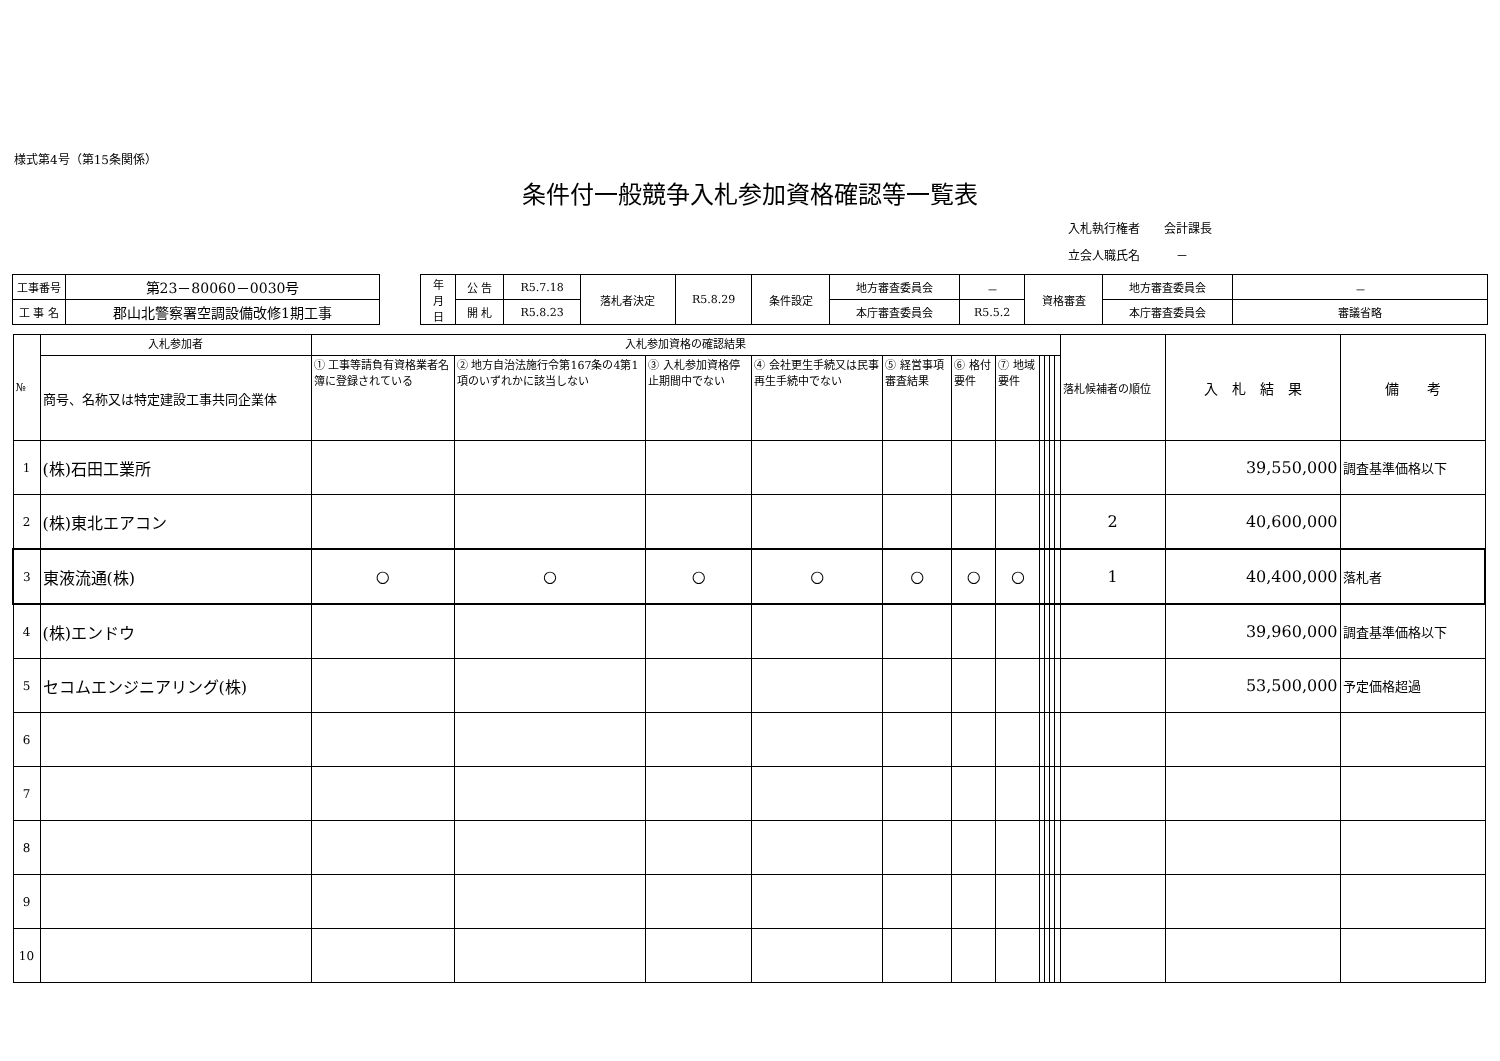様式第4号（第15条関係）
条件付一般競争入札参加資格確認等一覧表
入札執行権者　　会計課長
立会人職氏名　　　－
| 工事番号 | 第23－80060－0030号 |
| 工 事 名 | 郡山北警察署空調設備改修1期工事 |
| 年 月 日 | 公 告 | R5.7.18 | 落札者決定 | R5.8.29 | 条件設定 | 地方審査委員会 | － | 資格審査 | 地方審査委員会 | － |
| | 開 札 | R5.8.23 | | | | 本庁審査委員会 | R5.5.2 | | 本庁審査委員会 | 審議省略 |
| № | 入札参加者 | 入札参加資格の確認結果 | | | | | | | | | | | 落札候補者の順位 | 入 札 結 果 | 備 考 |
| | 商号、名称又は特定建設工事共同企業体 | ① 工事等請負有資格業者名簿に登録されている | ② 地方自治法施行令第167条の4第1項のいずれかに該当しない | ③ 入札参加資格停止期間中でない | ④ 会社更生手続又は民事再生手続中でない | ⑤ 経営事項審査結果 | ⑥ 格付要件 | ⑦ 地域要件 | | | | | | | |
| 1 | (株)石田工業所 | | | | | | | | | | | | | 39,550,000 | 調査基準価格以下 |
| 2 | (株)東北エアコン | | | | | | | | | | | | 2 | 40,600,000 | |
| 3 | 東液流通(株) | ○ | ○ | ○ | ○ | ○ | ○ | ○ | | | | | 1 | 40,400,000 | 落札者 |
| 4 | (株)エンドウ | | | | | | | | | | | | | 39,960,000 | 調査基準価格以下 |
| 5 | セコムエンジニアリング(株) | | | | | | | | | | | | | 53,500,000 | 予定価格超過 |
| 6 | | | | | | | | | | | | | | | |
| 7 | | | | | | | | | | | | | | | |
| 8 | | | | | | | | | | | | | | | |
| 9 | | | | | | | | | | | | | | | |
| 10 | | | | | | | | | | | | | | | |